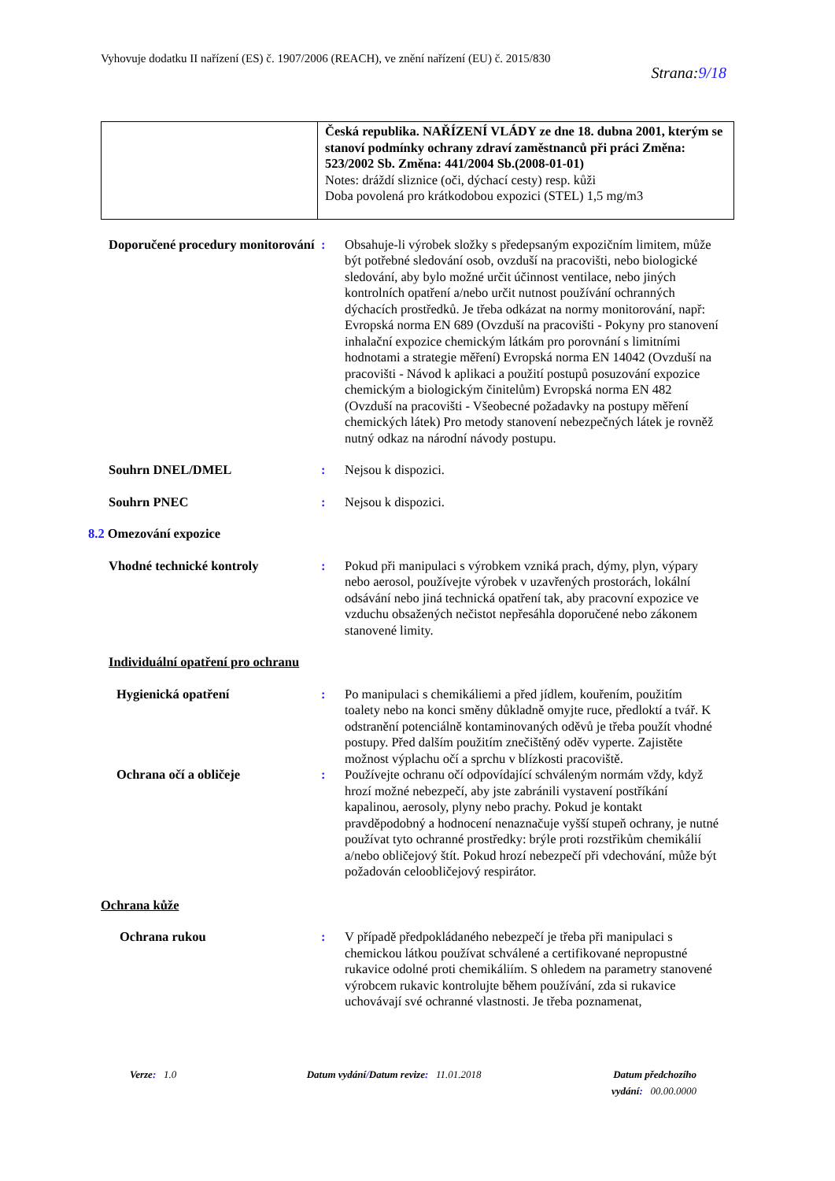Vyhovuje dodatku II nařízení (ES) č. 1907/2006 (REACH), ve znění nařízení (EU) č. 2015/830
Strana:9/18
| | Česká republika. NAŘÍZENÍ VLÁDY ze dne 18. dubna 2001, kterým se stanoví podmínky ochrany zdraví zaměstnanců při práci Změna: 523/2002 Sb. Změna: 441/2004 Sb.(2008-01-01) Notes: dráždí sliznice (oči, dýchací cesty) resp. kůži Doba povolená pro krátkodobou expozici (STEL) 1,5 mg/m3 |
Doporučené procedury monitorování
: Obsahuje-li výrobek složky s předepsaným expozičním limitem, může být potřebné sledování osob, ovzduší na pracovišti, nebo biologické sledování, aby bylo možné určit účinnost ventilace, nebo jiných kontrolních opatření a/nebo určit nutnost používání ochranných dýchacích prostředků. Je třeba odkázat na normy monitorování, např: Evropská norma EN 689 (Ovzduší na pracovišti - Pokyny pro stanovení inhalační expozice chemickým látkám pro porovnání s limitními hodnotami a strategie měření) Evropská norma EN 14042 (Ovzduší na pracovišti - Návod k aplikaci a použití postupů posuzování expozice chemickým a biologickým činitelům) Evropská norma EN 482 (Ovzduší na pracovišti - Všeobecné požadavky na postupy měření chemických látek) Pro metody stanovení nebezpečných látek je rovněž nutný odkaz na národní návody postupu.
Souhrn DNEL/DMEL : Nejsou k dispozici.
Souhrn PNEC : Nejsou k dispozici.
8.2 Omezování expozice
Vhodné technické kontroly : Pokud při manipulaci s výrobkem vzniká prach, dýmy, plyn, výpary nebo aerosol, používejte výrobek v uzavřených prostorách, lokální odsávání nebo jiná technická opatření tak, aby pracovní expozice ve vzduchu obsažených nečistot nepřesáhla doporučené nebo zákonem stanovené limity.
Individuální opatření pro ochranu
Hygienická opatření : Po manipulaci s chemikáliemi a před jídlem, kouřením, použitím toalety nebo na konci směny důkladně omyjte ruce, předloktí a tvář. K odstranění potenciálně kontaminovaných oděvů je třeba použít vhodné postupy. Před dalším použitím znečištěný oděv vyperte. Zajistěte možnost výplachu očí a sprchu v blízkosti pracoviště.
Ochrana očí a obličeje : Používejte ochranu očí odpovídající schváleným normám vždy, když hrozí možné nebezpečí, aby jste zabránili vystavení postříkání kapalinou, aerosoly, plyny nebo prachy. Pokud je kontakt pravděpodobný a hodnocení nenaznačuje vyšší stupeň ochrany, je nutné používat tyto ochranné prostředky: brýle proti rozstřikům chemikálií a/nebo obličejový štít. Pokud hrozí nebezpečí při vdechování, může být požadován celoobličejový respirátor.
Ochrana kůže
Ochrana rukou : V případě předpokládaného nebezpečí je třeba při manipulaci s chemickou látkou používat schválené a certifikované nepropustné rukavice odolné proti chemikáliím. S ohledem na parametry stanovené výrobcem rukavic kontrolujte během používání, zda si rukavice uchovávají své ochranné vlastnosti. Je třeba poznamenat,
Verze: 1.0 Datum vydání/Datum revize: 11.01.2018
Datum předchozího
vydání: 00.00.0000